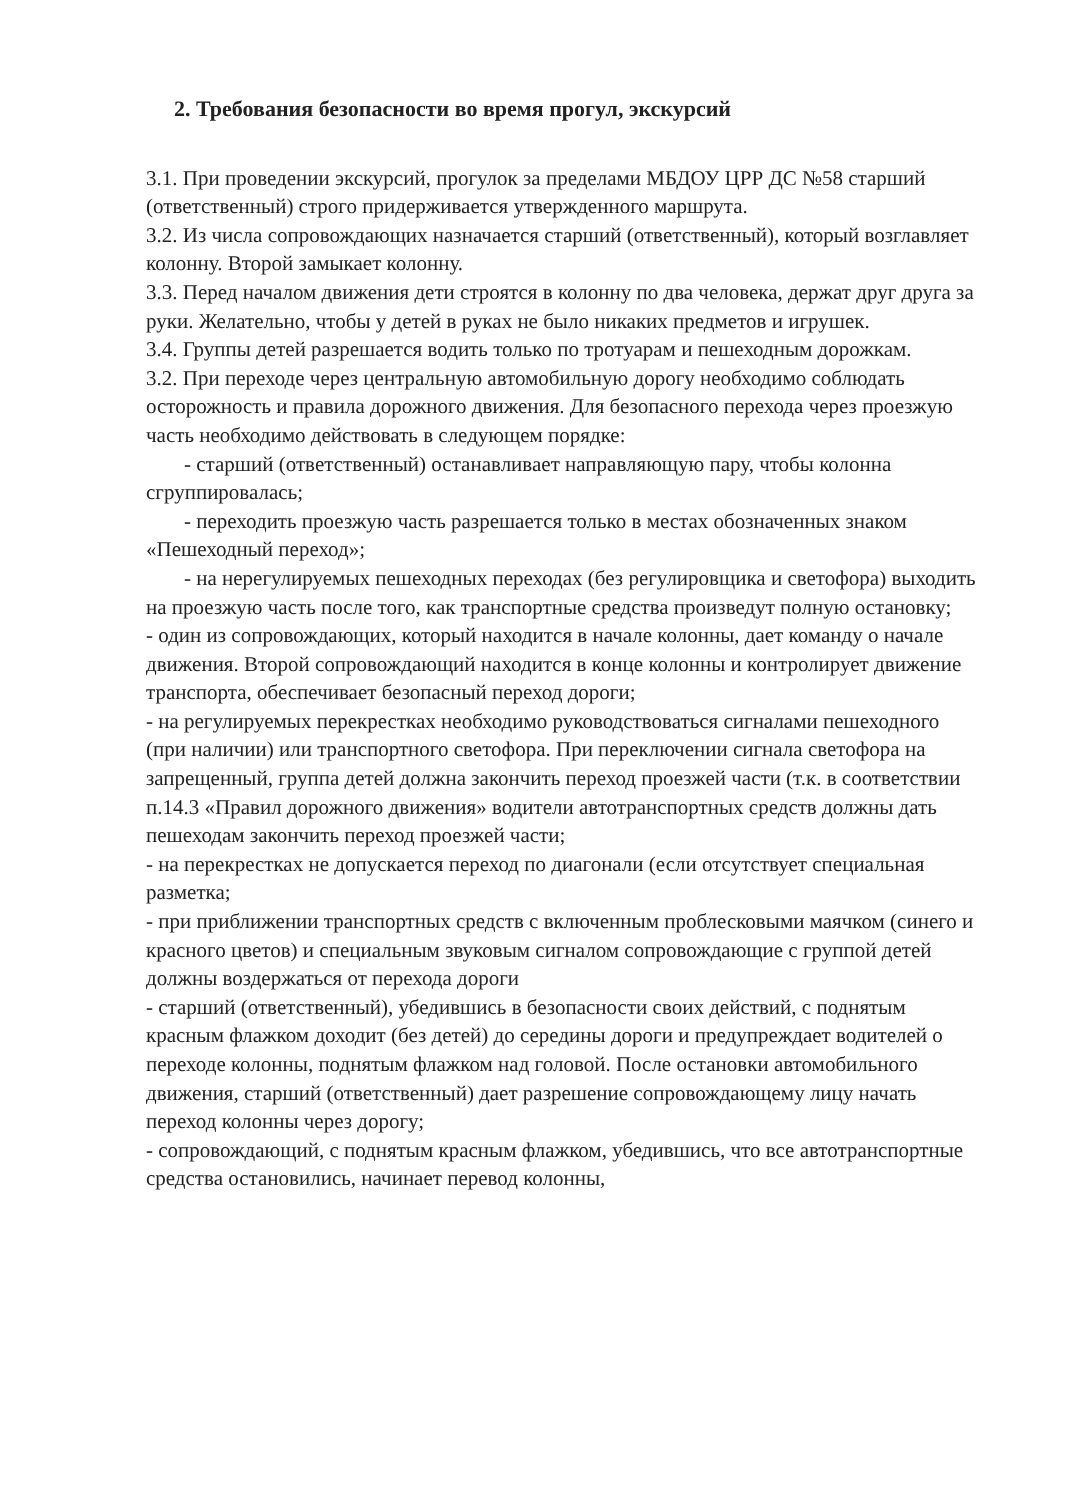2. Требования безопасности во время прогул, экскурсий
3.1. При проведении экскурсий, прогулок за пределами МБДОУ ЦРР ДС №58 старший (ответственный) строго придерживается утвержденного маршрута.
3.2. Из числа сопровождающих назначается старший (ответственный), который возглавляет колонну. Второй замыкает колонну.
3.3. Перед началом движения дети строятся в колонну по два человека, держат друг друга за руки. Желательно, чтобы у детей в руках не было никаких предметов и игрушек.
3.4. Группы детей разрешается водить только по тротуарам и пешеходным дорожкам.
3.2. При переходе через центральную автомобильную дорогу необходимо соблюдать осторожность и правила дорожного движения. Для безопасного перехода через проезжую часть необходимо действовать в следующем порядке:
- старший (ответственный) останавливает направляющую пару, чтобы колонна сгруппировалась;
- переходить проезжую часть разрешается только в местах обозначенных знаком «Пешеходный переход»;
- на нерегулируемых пешеходных переходах (без регулировщика и светофора) выходить на проезжую часть после того, как транспортные средства произведут полную остановку;
- один из сопровождающих, который находится в начале колонны, дает команду о начале движения. Второй сопровождающий находится в конце колонны и контролирует движение транспорта, обеспечивает безопасный переход дороги;
- на регулируемых перекрестках необходимо руководствоваться сигналами пешеходного (при наличии) или транспортного светофора. При переключении сигнала светофора на запрещенный, группа детей должна закончить переход проезжей части (т.к. в соответствии п.14.3 «Правил дорожного движения» водители автотранспортных средств должны дать пешеходам закончить переход проезжей части;
- на перекрестках не допускается переход по диагонали (если отсутствует специальная разметка;
- при приближении транспортных средств с включенным проблесковыми маячком (синего и красного цветов) и специальным звуковым сигналом сопровождающие с группой детей должны воздержаться от перехода дороги
- старший (ответственный), убедившись в безопасности своих действий, с поднятым красным флажком доходит (без детей) до середины дороги и предупреждает водителей о переходе колонны, поднятым флажком над головой. После остановки автомобильного движения, старший (ответственный) дает разрешение сопровождающему лицу начать переход колонны через дорогу;
- сопровождающий, с поднятым красным флажком, убедившись, что все автотранспортные средства остановились, начинает перевод колонны,